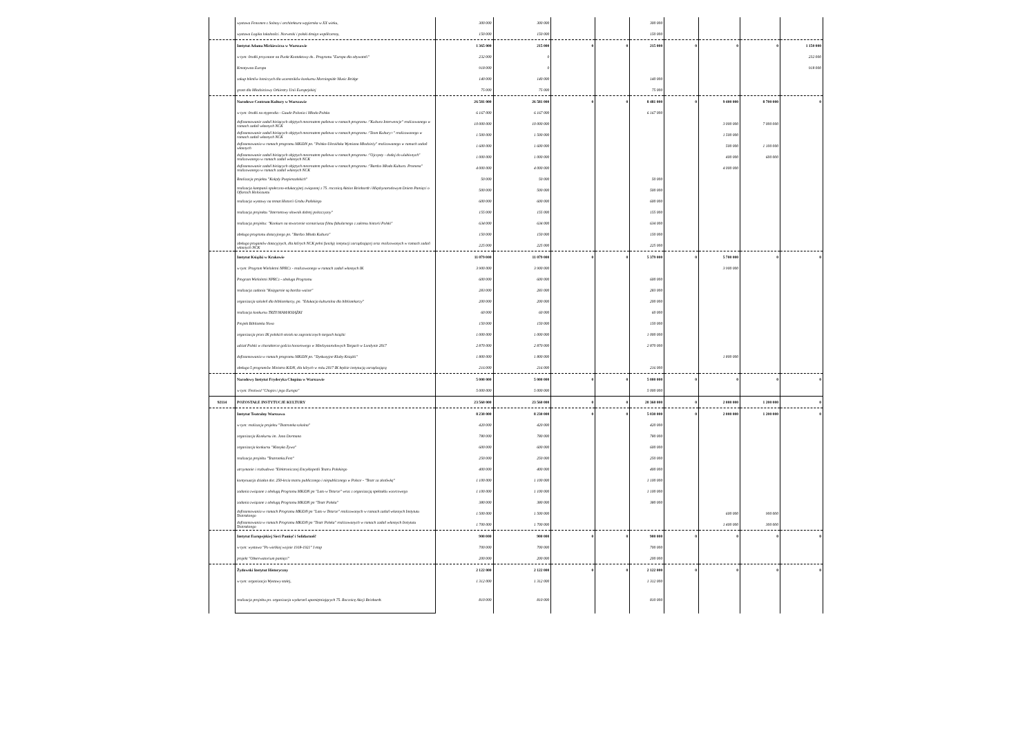| | wystawa Fenomen z Solnay i architektura węgierska w XX wieku, | 300 000 | 300 000 | | | 300 000 | | | | |
| | wystawa Logika lokalności. Norweski i polski design współczesny, | 150 000 | 150 000 | | | 150 000 | | | | |
| | Instytut Adama Mickiewicza w Warszawie | 1 365 000 | 215 000 | 0 | 0 | 215 000 | 0 | 0 | 0 | 1 150 000 |
| | w tym: środki przyznane na Punkt Kontaktowy ds.. Programu "Europa dla obywateli" | 232 000 | 0 | | | | | | | 232 000 |
| | Kreatywna Europa | 918 000 | 0 | | | | | | | 918 000 |
| | zakup biletów lotniczych dla uczestników konkursu Morningside Music Bridge | 140 000 | 140 000 | | | 140 000 | | | | |
| | grant dla Młodzieżowy Orkiestry Unii Europejskiej | 75 000 | 75 000 | | | 75 000 | | | | |
| | Narodowe Centrum Kultury w Warszawie | 26 581 000 | 26 581 000 | 0 | 0 | 8 481 000 | 0 | 9 400 000 | 8 700 000 | 0 |
| | w tym: środki na stypendia - Gaude Polonia i Młoda Polska | 6 167 000 | 6 167 000 | | | 6 167 000 | | | | |
| | dofinansowanie zadań bieżących objętych mecenatem państwa w ramach programu :"Kultura Interwencje" realizowanego w ramach zadań własnych NCK | 10 000 000 | 10 000 000 | | | | | 3 000 000 | 7 000 000 | |
| | dofinansowanie zadań bieżących objętych mecenatem państwa w ramach programu :"Dom Kultury+" realizowanego w ramach zadań własnych NCK | 1 500 000 | 1 500 000 | | | | | 1 500 000 | | |
| | dofinansowania w ramach programu MKiDN pn. "Polsko-Ukraińska Wymiana Młodzieży" realizowanego w ramach zadań własnych | 1 600 000 | 1 600 000 | | | | | 500 000 | 1 100 000 | |
| | dofinansowanie zadań bieżących objętych mecenatem państwa w ramach programu :"Ojczysty - dodaj do ulubionych" realizowanego w ramach zadań własnych NCK | 1 000 000 | 1 000 000 | | | | | 400 000 | 600 000 | |
| | dofinansowanie zadań bieżących objętych mecenatem państwa w ramach programu :"Bardzo Młoda Kultura. Promesa" realizowanego w ramach zadań własnych NCK | 4 000 000 | 4 000 000 | | | | | 4 000 000 | | |
| | Realizacja projektu "Kolędy Pospieszalskich" | 50 000 | 50 000 | | | 50 000 | | | | |
| | realizacja kampanii społeczno-edukacyjnej związanej z 75. rocznicą Aktion Reinhardt i Międzynarodowym Dniem Pamięci o Ofiarach Holocaustu | 500 000 | 500 000 | | | 500 000 | | | | |
| | realizacja wystawy na temat Historii Grobu Pańskiego | 600 000 | 600 000 | | | 600 000 | | | | |
| | realizacja projesktu "Internetowy słownik dobrej polszczyzny" | 155 000 | 155 000 | | | 155 000 | | | | |
| | realizacja projektu: "Konkurs na stworzenie scenariusza filmu fabularnego z zakresu historii Polski" | 634 000 | 634 000 | | | 634 000 | | | | |
| | obsługa programu dotacyjnego pn. "Bardzo Młoda Kultura" | 150 000 | 150 000 | | | 150 000 | | | | |
| | obsługa progamów dotacyjnych, dla których NCK pełni funckję instytucji zarządzającej oraz realizowanych w ramach zadań własnych NCK | 225 000 | 225 000 | | | 225 000 | | | | |
| | Instytut Książki w Krakowie | 11 079 000 | 11 079 000 | 0 | 0 | 5 379 000 | 0 | 5 700 000 | 0 | 0 |
| | w tym: Program Wieloletni NPRCz - realizowanego w ramach zadań własnych IK | 3 900 000 | 3 900 000 | | | | | 3 900 000 | | |
| | Program Wieloletni NPRCz - obsługa Programu | 600 000 | 600 000 | | | 600 000 | | | | |
| | realizacja zadania "Księgarnie są bardzo ważne" | 283 000 | 283 000 | | | 283 000 | | | | |
| | organizacja szkoleń dla bibliotekarzy, pn. "Edukacja kulturalna dla bibliotekarzy" | 200 000 | 200 000 | | | 200 000 | | | | |
| | realizacja konkursu TRZY/MAM/KSIĄŻKI | 60 000 | 60 000 | | | 60 000 | | | | |
| | Projekt Biblioteka Nova | 150 000 | 150 000 | | | 150 000 | | | | |
| | organizacja przez IK polskich stoisk na zagranicznych targach książki | 1 000 000 | 1 000 000 | | | 1 000 000 | | | | |
| | udział Polski w charakterze gościa honorowego w Miedzynarodowych Targach w Londynie 2017 | 2 870 000 | 2 870 000 | | | 2 870 000 | | | | |
| | dofinansowania w ramach programu MKiDN pn. "Dyskusyjne Kluby Książki" | 1 800 000 | 1 800 000 | | | | | 1 800 000 | | |
| | obsługa 5 programów Ministra KiDN, dla kórych w roku 2017 IK będzie instytucją zarządzającą | 216 000 | 216 000 | | | 216 000 | | | | |
| | Narodowy Instytut Fryderyka Chopina w Warszawie | 5 000 000 | 5 000 000 | 0 | 0 | 5 000 000 | 0 | 0 | 0 | 0 |
| | w tym: Festiwal "Chopin i jego Europa" | 5 000 000 | 5 000 000 | | | 5 000 000 | | | | |
| 92114 | POZOSTAŁE INSTYTUCJE KULTURY | 23 560 000 | 23 560 000 | 0 | 0 | 20 360 000 | 0 | 2 000 000 | 1 200 000 | 0 |
| | Instytut Teatralny Warszawa | 8 230 000 | 8 230 000 | 0 | 0 | 5 030 000 | 0 | 2 000 000 | 1 200 000 | 0 |
| | w tym: realizacja projektu "Teatroteka szkolna" | 420 000 | 420 000 | | | 420 000 | | | | |
| | organizacja Konkursu im. Jana Dormana | 780 000 | 780 000 | | | 780 000 | | | | |
| | organizacja konkursu "Klasyka Żywa" | 600 000 | 600 000 | | | 600 000 | | | | |
| | realizacja projektu "Teatroteka.Fest" | 250 000 | 250 000 | | | 250 000 | | | | |
| | utrzymanie i rozbudowa "Elektronicznej Encyklopedii Teatru Polskiego | 400 000 | 400 000 | | | 400 000 | | | | |
| | kontynuacja działan dot. 250-lecia teatru publicznego i niepublicznego w Polsce - "Teatr za złotówkę" | 1 100 000 | 1 100 000 | | | 1 100 000 | | | | |
| | zadania związane z obsługą Programu MKiDN pn "Lato w Tetarze" wraz z organizacją spektaklu wzorcowego | 1 100 000 | 1 100 000 | | | 1 100 000 | | | | |
| | zadania związane z obsługą Programu MKiDN pn "Teatr Polska" | 380 000 | 380 000 | | | 380 000 | | | | |
| | dofinansowania w ramach Programu MKiDN pn "Lato w Tetarze" realizowanych w ramach zadań własnych Instytutu Teatraknego | 1 500 000 | 1 500 000 | | | | | 600 000 | 900 000 | |
| | dofinansowania w ramach Programu MKiDN pn "Teatr Polska" realizowanych w ramach zadań własnych Instytutu Teatraknego | 1 700 000 | 1 700 000 | | | | | 1 400 000 | 300 000 | |
| | Instytut Europejskiej Sieci Pamięć i Solidarność | 900 000 | 900 000 | 0 | 0 | 900 000 | 0 | 0 | 0 | 0 |
| | w tym: wystawa "Po wielkiej wojnie 1918-1921" I etap | 700 000 | 700 000 | | | 700 000 | | | | |
| | projekt "Obserwatorium pamięci" | 200 000 | 200 000 | | | 200 000 | | | | |
| | Żydowski Instytut Historyczny | 2 122 000 | 2 122 000 | 0 | 0 | 2 122 000 | 0 | 0 | 0 | 0 |
| | w tym: organizacja Wystawy stałej, | 1 312 000 | 1 312 000 | | | 1 312 000 | | | | |
| | realizacja projektu pn. organizacja wydarzeń upamiętniających 75. Rocznicę Akcji Reinhardt. | 810 000 | 810 000 | | | 810 000 | | | | |